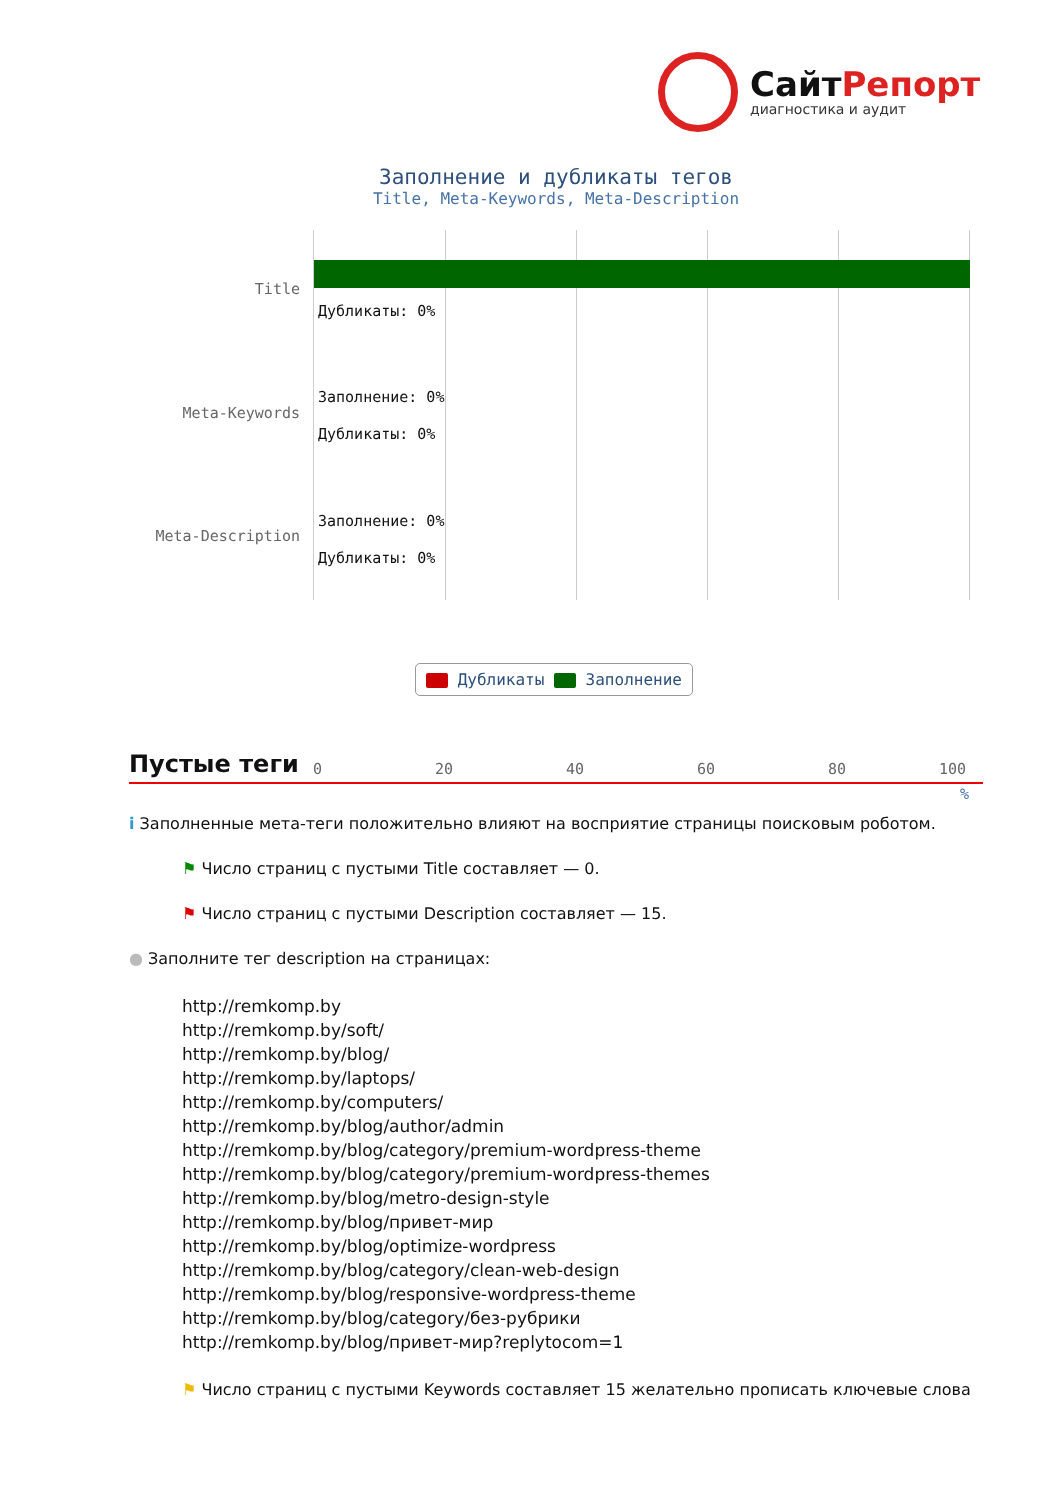СайтРепорт
диагностика и аудит
Заполнение и дубликаты тегов
Title, Meta-Keywords, Meta-Description
Title
Meta-Keywords
Meta-Description
Дубликаты: 0%
Заполнение: 0%
Дубликаты: 0%
Заполнение: 0%
Дубликаты: 0%
0 20 40 60 80 100
%
Дубликаты Заполнение
Пустые теги
i Заполненные мета-теги положительно влияют на восприятие страницы поисковым роботом.
⚑ Число страниц с пустыми Title составляет — 0.
⚑ Число страниц с пустыми Description составляет — 15.
● Заполните тег description на страницах:
http://remkomp.by
http://remkomp.by/soft/
http://remkomp.by/blog/
http://remkomp.by/laptops/
http://remkomp.by/computers/
http://remkomp.by/blog/author/admin
http://remkomp.by/blog/category/premium-wordpress-theme
http://remkomp.by/blog/category/premium-wordpress-themes
http://remkomp.by/blog/metro-design-style
http://remkomp.by/blog/привет-мир
http://remkomp.by/blog/optimize-wordpress
http://remkomp.by/blog/category/clean-web-design
http://remkomp.by/blog/responsive-wordpress-theme
http://remkomp.by/blog/category/без-рубрики
http://remkomp.by/blog/привет-мир?replytocom=1
⚑ Число страниц с пустыми Keywords составляет 15 желательно прописать ключевые слова